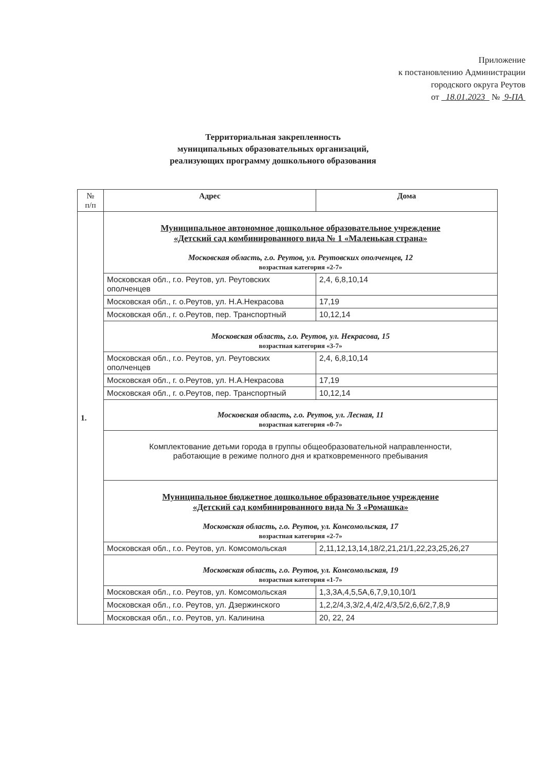Приложение
к постановлению Администрации
городского округа Реутов
от 18.01.2023 № 9-ПА
Территориальная закрепленность
муниципальных образовательных организаций,
реализующих программу дошкольного образования
| № п/п | Адрес | Дома |
| --- | --- | --- |
| 1. | Муниципальное автономное дошкольное образовательное учреждение «Детский сад комбинированного вида № 1 «Маленькая страна» Московская область, г.о. Реутов, ул. Реутовских ополченцев, 12 возрастная категория «2-7» | |
| | Московская обл., г.о. Реутов, ул. Реутовских ополченцев | 2,4, 6,8,10,14 |
| | Московская обл., г. о.Реутов, ул. Н.А.Некрасова | 17,19 |
| | Московская обл., г. о.Реутов, пер. Транспортный | 10,12,14 |
| | Московская область, г.о. Реутов, ул. Некрасова, 15 возрастная категория «3-7» | |
| | Московская обл., г.о. Реутов, ул. Реутовских ополченцев | 2,4, 6,8,10,14 |
| | Московская обл., г. о.Реутов, ул. Н.А.Некрасова | 17,19 |
| | Московская обл., г. о.Реутов, пер. Транспортный | 10,12,14 |
| | Московская область, г.о. Реутов, ул. Лесная, 11 возрастная категория «0-7» | |
| | Комплектование детьми города в группы общеобразовательной направленности, работающие в режиме полного дня и кратковременного пребывания | |
| | Муниципальное бюджетное дошкольное образовательное учреждение «Детский сад комбинированного вида № 3 «Ромашка» Московская область, г.о. Реутов, ул. Комсомольская, 17 возрастная категория «2-7» | |
| | Московская обл., г.о. Реутов, ул. Комсомольская | 2,11,12,13,14,18/2,21,21/1,22,23,25,26,27 |
| | Московская область, г.о. Реутов, ул. Комсомольская, 19 возрастная категория «1-7» | |
| | Московская обл., г.о. Реутов, ул. Комсомольская | 1,3,3А,4,5,5А,6,7,9,10,10/1 |
| | Московская обл., г.о. Реутов, ул. Дзержинского | 1,2,2/4,3,3/2,4,4/2,4/3,5/2,6,6/2,7,8,9 |
| | Московская обл., г.о. Реутов, ул. Калинина | 20, 22, 24 |